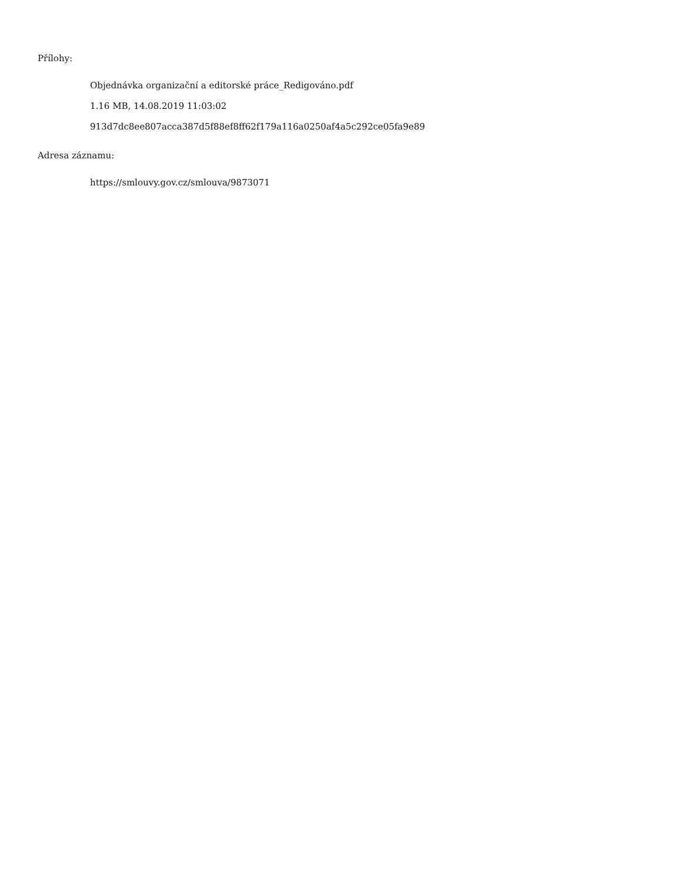Přílohy:
Objednávka organizační a editorské práce_Redigováno.pdf
1.16 MB, 14.08.2019 11:03:02
913d7dc8ee807acca387d5f88ef8ff62f179a116a0250af4a5c292ce05fa9e89
Adresa záznamu:
https://smlouvy.gov.cz/smlouva/9873071